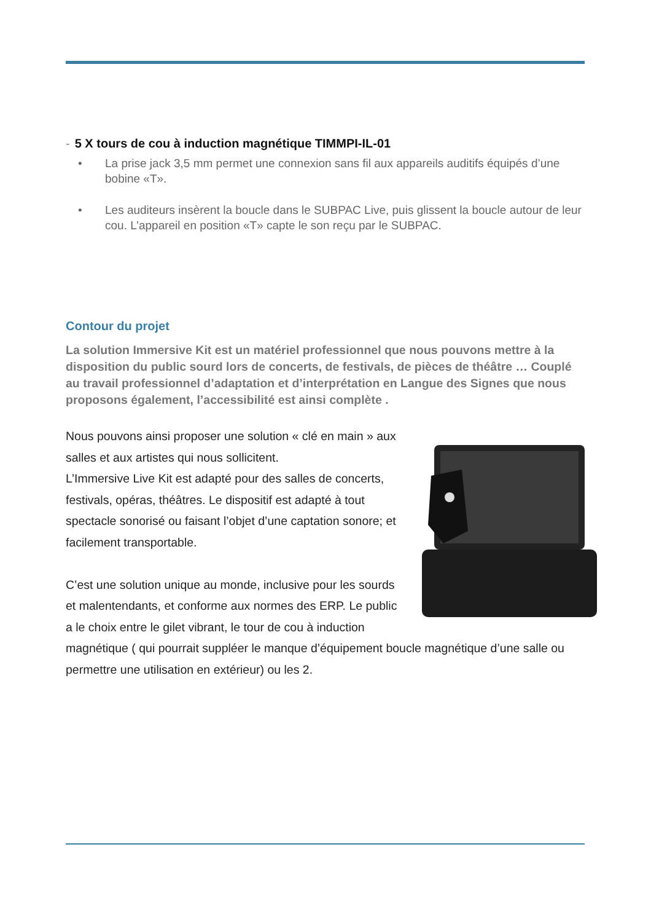- 5 X tours de cou à induction magnétique TIMMPI-IL-01
• La prise jack 3,5 mm permet une connexion sans fil aux appareils auditifs équipés d’une bobine «T».
• Les auditeurs insèrent la boucle dans le SUBPAC Live, puis glissent la boucle autour de leur cou. L’appareil en position «T» capte le son reçu par le SUBPAC.
Contour du projet
La solution Immersive Kit est un matériel professionnel que nous pouvons mettre à la disposition du public sourd lors de concerts, de festivals, de pièces de théâtre … Couplé au travail professionnel d’adaptation et d’interprétation en Langue des Signes que nous proposons également, l’accessibilité est ainsi complète .
Nous pouvons ainsi proposer une solution « clé en main » aux salles et aux artistes qui nous sollicitent.
L’Immersive Live Kit est adapté pour des salles de concerts, festivals, opéras, théâtres. Le dispositif est adapté à tout spectacle sonorisé ou faisant l’objet d’une captation sonore; et facilement transportable.
C’est une solution unique au monde, inclusive pour les sourds et malentendants, et conforme aux normes des ERP. Le public a le choix entre le gilet vibrant, le tour de cou à induction magnétique ( qui pourrait suppléer le manque d’équipement boucle magnétique d’une salle ou permettre une utilisation en extérieur) ou les 2.